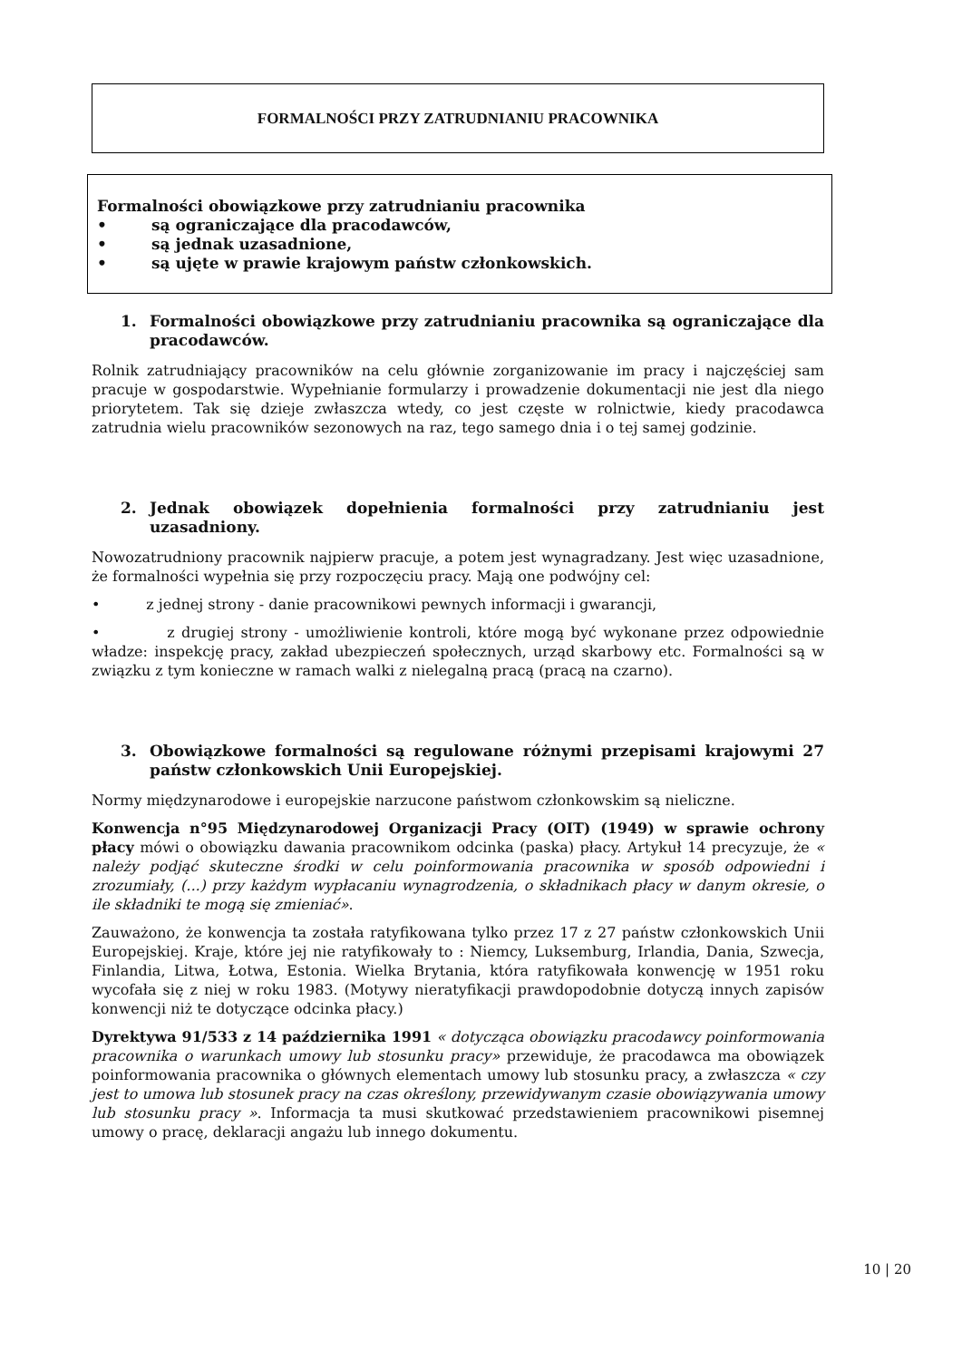FORMALNOŚCI PRZY ZATRUDNIANIU PRACOWNIKA
Formalności obowiązkowe przy zatrudnianiu pracownika
• są ograniczające dla pracodawców,
• są jednak uzasadnione,
• są ujęte w prawie krajowym państw członkowskich.
1. Formalności obowiązkowe przy zatrudnianiu pracownika są ograniczające dla pracodawców.
Rolnik zatrudniający pracowników na celu głównie zorganizowanie im pracy i najczęściej sam pracuje w gospodarstwie. Wypełnianie formularzy i prowadzenie dokumentacji nie jest dla niego priorytetem. Tak się dzieje zwłaszcza wtedy, co jest częste w rolnictwie, kiedy pracodawca zatrudnia wielu pracowników sezonowych na raz, tego samego dnia i o tej samej godzinie.
2. Jednak obowiązek dopełnienia formalności przy zatrudnianiu jest uzasadniony.
Nowozatrudniony pracownik najpierw pracuje, a potem jest wynagradzany. Jest więc uzasadnione, że formalności wypełnia się przy rozpoczęciu pracy. Mają one podwójny cel:
• z jednej strony - danie pracownikowi pewnych informacji i gwarancji,
• z drugiej strony - umożliwienie kontroli, które mogą być wykonane przez odpowiednie władze: inspekcję pracy, zakład ubezpieczeń społecznych, urząd skarbowy etc. Formalności są w związku z tym konieczne w ramach walki z nielegalną pracą (pracą na czarno).
3. Obowiązkowe formalności są regulowane różnymi przepisami krajowymi 27 państw członkowskich Unii Europejskiej.
Normy międzynarodowe i europejskie narzucone państwom członkowskim są nieliczne.
Konwencja n°95 Międzynarodowej Organizacji Pracy (OIT) (1949) w sprawie ochrony płacy mówi o obowiązku dawania pracownikom odcinka (paska) płacy. Artykuł 14 precyzuje, że « należy podjąć skuteczne środki w celu poinformowania pracownika w sposób odpowiedni i zrozumiały, (...) przy każdym wypłacaniu wynagrodzenia, o składnikach płacy w danym okresie, o ile składniki te mogą się zmieniać».
Zauważono, że konwencja ta została ratyfikowana tylko przez 17 z 27 państw członkowskich Unii Europejskiej. Kraje, które jej nie ratyfikowały to : Niemcy, Luksemburg, Irlandia, Dania, Szwecja, Finlandia, Litwa, Łotwa, Estonia. Wielka Brytania, która ratyfikowała konwencję w 1951 roku wycofała się z niej w roku 1983. (Motywy nieratyfikacji prawdopodobnie dotyczą innych zapisów konwencji niż te dotyczące odcinka płacy.)
Dyrektywa 91/533 z 14 października 1991 « dotycząca obowiązku pracodawcy poinformowania pracownika o warunkach umowy lub stosunku pracy» przewiduje, że pracodawca ma obowiązek poinformowania pracownika o głównych elementach umowy lub stosunku pracy, a zwłaszcza « czy jest to umowa lub stosunek pracy na czas określony, przewidywanym czasie obowiązywania umowy lub stosunku pracy ». Informacja ta musi skutkować przedstawieniem pracownikowi pisemnej umowy o pracę, deklaracji angażu lub innego dokumentu.
10 | 20